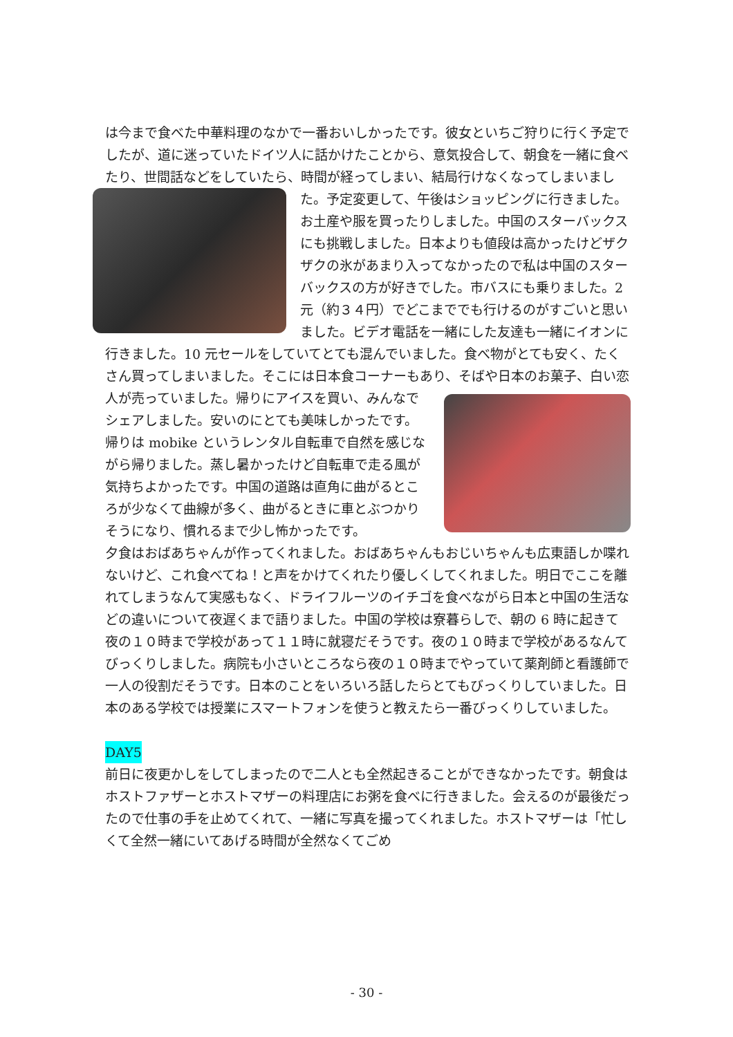は今まで食べた中華料理のなかで一番おいしかったです。彼女といちご狩りに行く予定でしたが、道に迷っていたドイツ人に話かけたことから、意気投合して、朝食を一緒に食べたり、世間話などをしていたら、時間が経ってしまい、結局行 けなくなってしまいました。予定変更して、午後はショッピングに行きました。お土産や服を買ったりしました。中国のスターバックスにも挑戦しました。日本よりも値段は高かったけどザクザクの氷があまり入ってなかったので私は中国のスターバックスの方が好きでした。市バスにも乗りました。2 元（約３４円）でどこまででも行けるのがすごいと思いました。ビデオ電話を一緒にした友達も一緒にイオンに行きました。10 元セールをしていてとても混んでいました。食べ物がとても安く、たくさん買ってしまいました。そこには日本食コーナーもあり、そばや日本のお菓子、白 い恋人が売っていました。帰りにアイスを買い、みんなでシェアしました。安いのにとても美味しかったです。帰りは mobike というレンタル自転車で自然を感じながら帰りました。蒸し暑かったけど自転車で走る風が気持ちよかったです。中国の道路は直角に曲がるところが少なくて曲線が多く、曲がるときに車とぶつかりそうになり、慣れるまで少し怖かったです。
夕食はおばあちゃんが作ってくれました。おばあちゃんもおじいちゃんも広東語しか喋れないけど、これ食べてね！と声をかけてくれたり優しくしてくれました。明日でここを離れてしまうなんて実感もなく、ドライフルーツのイチゴを食べながら日本と中国の生活などの違いについて夜遅くまで語りました。中国の学校は寮暮らしで、朝の 6 時に起きて夜の１０時まで学校があって１１時に就寝だそうです。夜の１０時まで学校があるなんてびっくりしました。病院も小さいところなら夜の１０時までやっていて薬剤師と看護師で一人の役割だそうです。日本のことをいろいろ話したらとてもびっくりしていました。日本のある学校では授業にスマートフォンを使うと教えたら一番びっくりしていました。
DAY5
前日に夜更かしをしてしまったので二人とも全然起きることができなかったです。朝食はホストファザーとホストマザーの料理店にお粥を食べに行きました。会えるのが最後だったので仕事の手を止めてくれて、一緒に写真を撮ってくれました。ホストマザーは「忙しくて全然一緒にいてあげる時間が全然なくてごめ
- 30 -